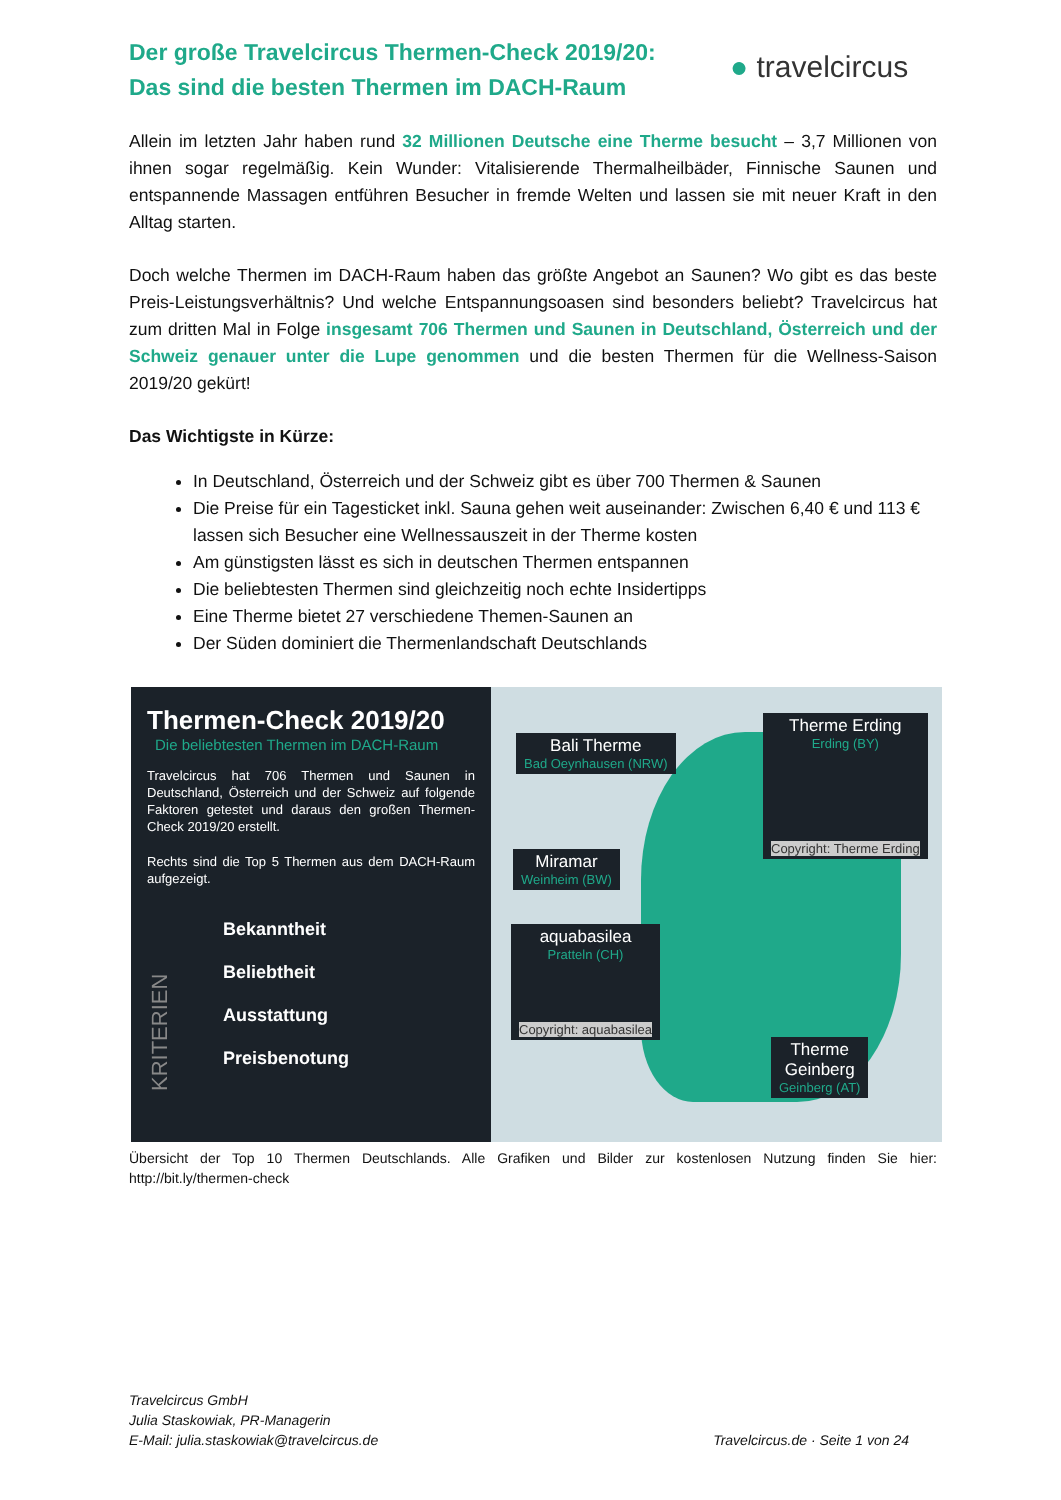Der große Travelcircus Thermen-Check 2019/20:
Das sind die besten Thermen im DACH-Raum
● travelcircus
Allein im letzten Jahr haben rund 32 Millionen Deutsche eine Therme besucht – 3,7 Millionen von ihnen sogar regelmäßig. Kein Wunder: Vitalisierende Thermalheilbäder, Finnische Saunen und entspannende Massagen entführen Besucher in fremde Welten und lassen sie mit neuer Kraft in den Alltag starten.
Doch welche Thermen im DACH-Raum haben das größte Angebot an Saunen? Wo gibt es das beste Preis-Leistungsverhältnis? Und welche Entspannungsoasen sind besonders beliebt? Travelcircus hat zum dritten Mal in Folge insgesamt 706 Thermen und Saunen in Deutschland, Österreich und der Schweiz genauer unter die Lupe genommen und die besten Thermen für die Wellness-Saison 2019/20 gekürt!
Das Wichtigste in Kürze:
In Deutschland, Österreich und der Schweiz gibt es über 700 Thermen & Saunen
Die Preise für ein Tagesticket inkl. Sauna gehen weit auseinander: Zwischen 6,40 € und 113 € lassen sich Besucher eine Wellnessauszeit in der Therme kosten
Am günstigsten lässt es sich in deutschen Thermen entspannen
Die beliebtesten Thermen sind gleichzeitig noch echte Insidertipps
Eine Therme bietet 27 verschiedene Themen-Saunen an
Der Süden dominiert die Thermenlandschaft Deutschlands
Thermen-Check 2019/20
Die beliebtesten Thermen im DACH-Raum
Travelcircus hat 706 Thermen und Saunen in Deutschland, Österreich und der Schweiz auf folgende Faktoren getestet und daraus den großen Thermen-Check 2019/20 erstellt.
Rechts sind die Top 5 Thermen aus dem DACH-Raum aufgezeigt.
KRITERIEN
Bekanntheit
Beliebtheit
Ausstattung
Preisbenotung
Bali Therme
Bad Oeynhausen (NRW)
Therme Erding
Erding (BY)
Copyright: Therme Erding
Miramar
Weinheim (BW)
aquabasilea
Pratteln (CH)
Copyright: aquabasilea
Therme
Geinberg
Geinberg (AT)
Übersicht der Top 10 Thermen Deutschlands. Alle Grafiken und Bilder zur kostenlosen Nutzung finden Sie hier: http://bit.ly/thermen-check
Travelcircus GmbH
Julia Staskowiak, PR-Managerin
E-Mail: julia.staskowiak@travelcircus.de
Travelcircus.de · Seite 1 von 24